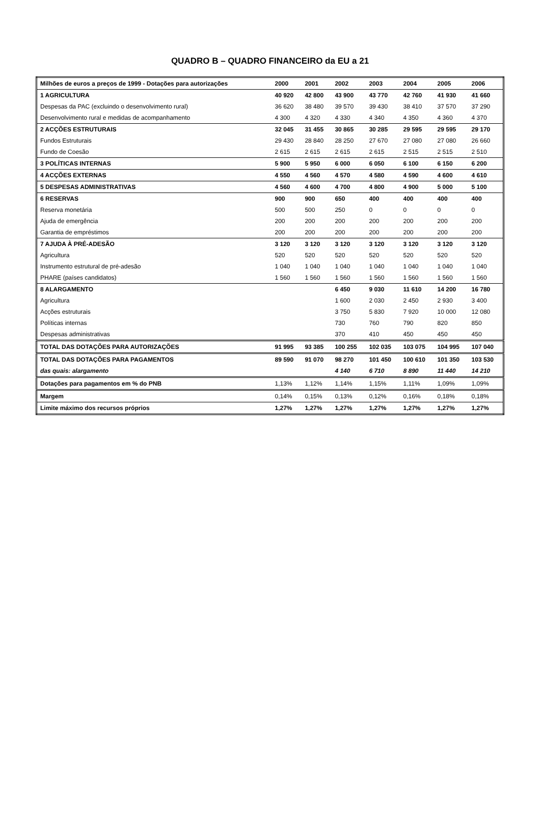QUADRO B – QUADRO FINANCEIRO da EU a 21
| Milhões de euros a preços de 1999 - Dotações para autorizações | 2000 | 2001 | 2002 | 2003 | 2004 | 2005 | 2006 |
| --- | --- | --- | --- | --- | --- | --- | --- |
| 1 AGRICULTURA | 40 920 | 42 800 | 43 900 | 43 770 | 42 760 | 41 930 | 41 660 |
| Despesas da PAC (excluindo o desenvolvimento rural) | 36 620 | 38 480 | 39 570 | 39 430 | 38 410 | 37 570 | 37 290 |
| Desenvolvimento rural e medidas de acompanhamento | 4 300 | 4 320 | 4 330 | 4 340 | 4 350 | 4 360 | 4 370 |
| 2 ACÇÕES ESTRUTURAIS | 32 045 | 31 455 | 30 865 | 30 285 | 29 595 | 29 595 | 29 170 |
| Fundos Estruturais | 29 430 | 28 840 | 28 250 | 27 670 | 27 080 | 27 080 | 26 660 |
| Fundo de Coesão | 2 615 | 2 615 | 2 615 | 2 615 | 2 515 | 2 515 | 2 510 |
| 3 POLÍTICAS INTERNAS | 5 900 | 5 950 | 6 000 | 6 050 | 6 100 | 6 150 | 6 200 |
| 4 ACÇÕES EXTERNAS | 4 550 | 4 560 | 4 570 | 4 580 | 4 590 | 4 600 | 4 610 |
| 5 DESPESAS ADMINISTRATIVAS | 4 560 | 4 600 | 4 700 | 4 800 | 4 900 | 5 000 | 5 100 |
| 6 RESERVAS | 900 | 900 | 650 | 400 | 400 | 400 | 400 |
| Reserva monetária | 500 | 500 | 250 | 0 | 0 | 0 | 0 |
| Ajuda de emergência | 200 | 200 | 200 | 200 | 200 | 200 | 200 |
| Garantia de empréstimos | 200 | 200 | 200 | 200 | 200 | 200 | 200 |
| 7 AJUDA À PRÉ-ADESÃO | 3 120 | 3 120 | 3 120 | 3 120 | 3 120 | 3 120 | 3 120 |
| Agricultura | 520 | 520 | 520 | 520 | 520 | 520 | 520 |
| Instrumento estrutural de pré-adesão | 1 040 | 1 040 | 1 040 | 1 040 | 1 040 | 1 040 | 1 040 |
| PHARE (países candidatos) | 1 560 | 1 560 | 1 560 | 1 560 | 1 560 | 1 560 | 1 560 |
| 8 ALARGAMENTO | | | 6 450 | 9 030 | 11 610 | 14 200 | 16 780 |
| Agricultura | | | 1 600 | 2 030 | 2 450 | 2 930 | 3 400 |
| Acções estruturais | | | 3 750 | 5 830 | 7 920 | 10 000 | 12 080 |
| Políticas internas | | | 730 | 760 | 790 | 820 | 850 |
| Despesas administrativas | | | 370 | 410 | 450 | 450 | 450 |
| TOTAL DAS DOTAÇÕES PARA AUTORIZAÇÕES | 91 995 | 93 385 | 100 255 | 102 035 | 103 075 | 104 995 | 107 040 |
| TOTAL DAS DOTAÇÕES PARA PAGAMENTOS | 89 590 | 91 070 | 98 270 | 101 450 | 100 610 | 101 350 | 103 530 |
| das quais: alargamento | | | 4 140 | 6 710 | 8 890 | 11 440 | 14 210 |
| Dotações para pagamentos em % do PNB | 1,13% | 1,12% | 1,14% | 1,15% | 1,11% | 1,09% | 1,09% |
| Margem | 0,14% | 0,15% | 0,13% | 0,12% | 0,16% | 0,18% | 0,18% |
| Limite máximo dos recursos próprios | 1,27% | 1,27% | 1,27% | 1,27% | 1,27% | 1,27% | 1,27% |